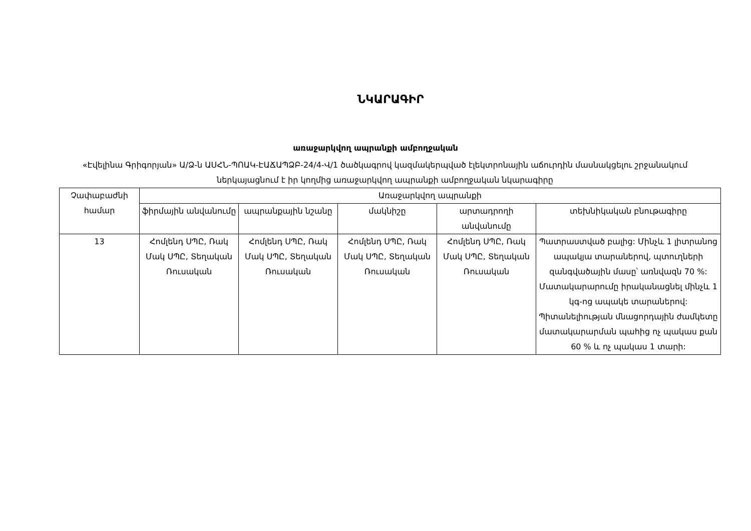ՆԿԱՐԱԳԻՐ
առաջարկվող ապրանքի ամբողջական
«Էվելինա Գրիգորյան» Ա/Ձ-ն ԱՍՀՆ-ՊՈԱԿ-ԷԱՃԱՊՁԲ-24/4-Վ/1 ծածկագրով կազմակերպված էլեկտրոնային աճուրդին մասնակցելու շրջանակում ներկայացնում է իր կողմից առաջարկվող ապրանքի ամբողջական նկարագիրը
| Չափաբաժնի համար | Առաջարկվող ապրանքի | | | | |
| --- | --- | --- | --- | --- | --- |
| | ֆիրմային անվանումը | ապրանքային նշանը | մակնիշը | արտադրողի անվանումը | տեխնիկական բնութագիրը |
| 13 | Հոմլենդ ՍՊԸ, Ռակ Մակ ՍՊԸ, Տեղական Ռուսական | Հոմլենդ ՍՊԸ, Ռակ Մակ ՍՊԸ, Տեղական Ռուսական | Հոմլենդ ՍՊԸ, Ռակ Մակ ՍՊԸ, Տեղական Ռուսական | Հոմլենդ ՍՊԸ, Ռակ Մակ ՍՊԸ, Տեղական Ռուսական | Պատրաստված բալից: Մինչև 1 լիտրանոց ապակյա տարաներով, պտուղների զանգվածային մասը՝ առնվազն 70 %: Մատակարարումը իրականացնել մինչև 1 կգ-ոց ապակե տարաներով: Պիտանելիության մնացորդային ժամկետը մատակարարման պահից ոչ պակաս քան 60 % և ոչ պակաս 1 տարի: |